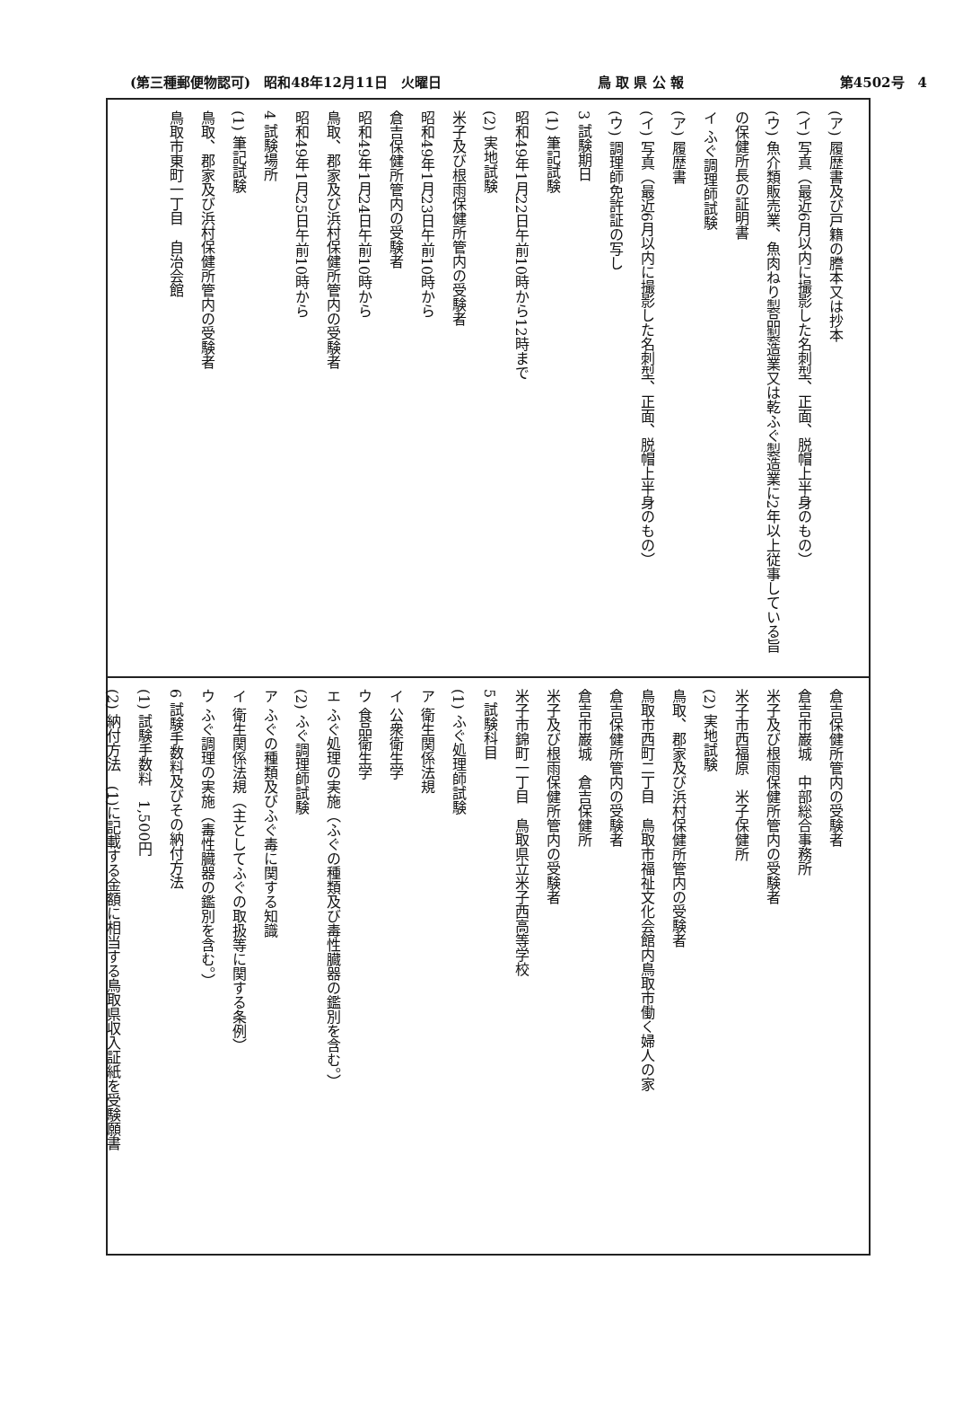(第三種郵便物認可)　昭和48年12月11日　火曜日 鳥 取 県 公 報 第4502号　4
(ア) 履歴書及び戸籍の謄本又は抄本
(イ) 写真（最近6月以内に撮影した名刺型、正面、脱帽上半身のもの）
(ウ) 魚介類販売業、魚肉ねり製品製造業又は乾ふぐ製造業に2年以上従事している旨の保健所長の証明書
イ ふぐ調理師試験
(ア) 履歴書
(イ) 写真（最近6月以内に撮影した名刺型、正面、脱帽上半身のもの）
(ウ) 調理師免許証の写し
3 試験期日
(1) 筆記試験
昭和49年1月22日午前10時から12時まで
(2) 実地試験
米子及び根雨保健所管内の受験者
昭和49年1月23日午前10時から
倉吉保健所管内の受験者
昭和49年1月24日午前10時から
鳥取、郡家及び浜村保健所管内の受験者
昭和49年1月25日午前10時から
4 試験場所
(1) 筆記試験
鳥取、郡家及び浜村保健所管内の受験者
鳥取市東町一丁目　自治会館
倉吉保健所管内の受験者
倉吉市巌城　中部総合事務所
米子及び根雨保健所管内の受験者
米子市西福原　米子保健所
(2) 実地試験
鳥取、郡家及び浜村保健所管内の受験者
鳥取市西町二丁目　鳥取市福祉文化会館内鳥取市働く婦人の家
倉吉保健所管内の受験者
倉吉市巌城　倉吉保健所
米子及び根雨保健所管内の受験者
米子市錦町一丁目　鳥取県立米子西高等学校
5 試験科目
(1) ふぐ処理師試験
ア 衛生関係法規
イ 公衆衛生学
ウ 食品衛生学
エ ふぐ処理の実施（ふぐの種類及び毒性臓器の鑑別を含む。）
(2) ふぐ調理師試験
ア ふぐの種類及びふぐ毒に関する知識
イ 衛生関係法規（主としてふぐの取扱等に関する条例）
ウ ふぐ調理の実施（毒性臓器の鑑別を含む。）
6 試験手数料及びその納付方法
(1) 試験手数料　1,500円
(2) 納付方法　(1)に記載する金額に相当する鳥取県収入証紙を受験願書